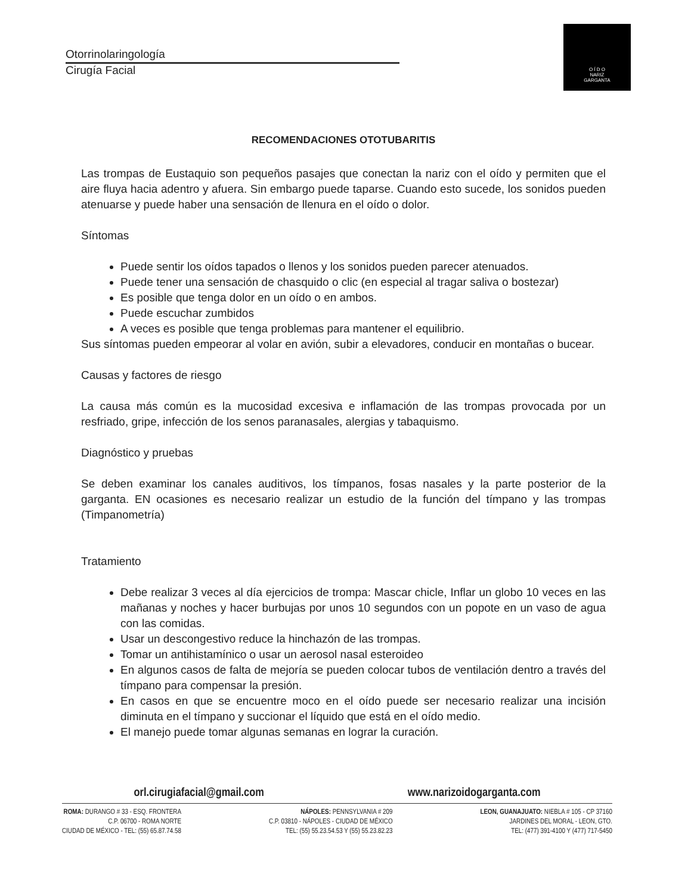Otorrinolaringología
Cirugía Facial
O Í D O
NARIZ
GARGANTA
RECOMENDACIONES OTOTUBARITIS
Las trompas de Eustaquio son pequeños pasajes que conectan la nariz con el oído y permiten que el aire fluya hacia adentro y afuera. Sin embargo puede taparse. Cuando esto sucede, los sonidos pueden atenuarse y puede haber una sensación de llenura en el oído o dolor.
Síntomas
Puede sentir los oídos tapados o llenos y los sonidos pueden parecer atenuados.
Puede tener una sensación de chasquido o clic (en especial al tragar saliva o bostezar)
Es posible que tenga dolor en un oído o en ambos.
Puede escuchar zumbidos
A veces es posible que tenga problemas para mantener el equilibrio.
Sus síntomas pueden empeorar al volar en avión, subir a elevadores, conducir en montañas o bucear.
Causas y factores de riesgo
La causa más común es la mucosidad excesiva e inflamación de las trompas provocada por un resfriado, gripe, infección de los senos paranasales, alergias y tabaquismo.
Diagnóstico y pruebas
Se deben examinar los canales auditivos, los tímpanos, fosas nasales y la parte posterior de la garganta. EN ocasiones es necesario realizar un estudio de la función del tímpano y las trompas (Timpanometría)
Tratamiento
Debe realizar 3 veces al día ejercicios de trompa: Mascar chicle, Inflar un globo 10 veces en las mañanas y noches y hacer burbujas por unos 10 segundos con un popote en un vaso de agua con las comidas.
Usar un descongestivo reduce la hinchazón de las trompas.
Tomar un antihistamínico o usar un aerosol nasal esteroideo
En algunos casos de falta de mejoría se pueden colocar tubos de ventilación dentro a través del tímpano para compensar la presión.
En casos en que se encuentre moco en el oído puede ser necesario realizar una incisión diminuta en el tímpano y succionar el líquido que está en el oído medio.
El manejo puede tomar algunas semanas en lograr la curación.
orl.cirugiafacial@gmail.com www.narizoidogarganta.com
ROMA: DURANGO # 33 - ESQ. FRONTERA
C.P. 06700 - ROMA NORTE
CIUDAD DE MÉXICO - TEL: (55) 65.87.74.58
NÁPOLES: PENNSYLVANIA # 209
C.P. 03810 - NÁPOLES - CIUDAD DE MÉXICO
TEL: (55) 55.23.54.53 Y (55) 55.23.82.23
LEON, GUANAJUATO: NIEBLA # 105 - CP 37160
JARDINES DEL MORAL - LEON, GTO.
TEL: (477) 391-4100 Y (477) 717-5450